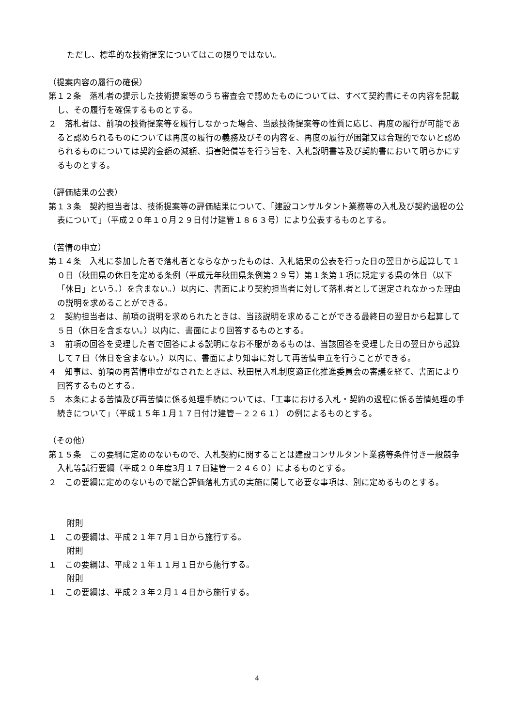ただし、標準的な技術提案についてはこの限りではない。
（提案内容の履行の確保）
第１２条　落札者の提示した技術提案等のうち審査会で認めたものについては、すべて契約書にその内容を記載し、その履行を確保するものとする。
２　落札者は、前項の技術提案等を履行しなかった場合、当該技術提案等の性質に応じ、再度の履行が可能であると認められるものについては再度の履行の義務及びその内容を、再度の履行が困難又は合理的でないと認められるものについては契約金額の減額、損害賠償等を行う旨を、入札説明書等及び契約書において明らかにするものとする。
（評価結果の公表）
第１３条　契約担当者は、技術提案等の評価結果について、「建設コンサルタント業務等の入札及び契約過程の公表について」（平成２０年１０月２９日付け建管１８６３号）により公表するものとする。
（苦情の申立）
第１４条　入札に参加した者で落札者とならなかったものは、入札結果の公表を行った日の翌日から起算して１０日（秋田県の休日を定める条例（平成元年秋田県条例第２９号）第１条第１項に規定する県の休日（以下「休日」という。）を含まない。）以内に、書面により契約担当者に対して落札者として選定されなかった理由の説明を求めることができる。
２　契約担当者は、前項の説明を求められたときは、当該説明を求めることができる最終日の翌日から起算して５日（休日を含まない。）以内に、書面により回答するものとする。
３　前項の回答を受理した者で回答による説明になお不服があるものは、当該回答を受理した日の翌日から起算して７日（休日を含まない。）以内に、書面により知事に対して再苦情申立を行うことができる。
４　知事は、前項の再苦情申立がなされたときは、秋田県入札制度適正化推進委員会の審議を経て、書面により回答するものとする。
５　本条による苦情及び再苦情に係る処理手続については、「工事における入札・契約の過程に係る苦情処理の手続きについて」（平成１５年１月１７日付け建管－２２６１） の例によるものとする。
（その他）
第１５条　この要綱に定めのないもので、入札契約に関することは建設コンサルタント業務等条件付き一般競争入札等試行要綱（平成２０年度3月１７日建管一２４６０）によるものとする。
２　この要綱に定めのないもので総合評価落札方式の実施に関して必要な事項は、別に定めるものとする。
附則
１　この要綱は、平成２１年７月１日から施行する。
附則
１　この要綱は、平成２１年１１月１日から施行する。
附則
１　この要綱は、平成２３年２月１４日から施行する。
4